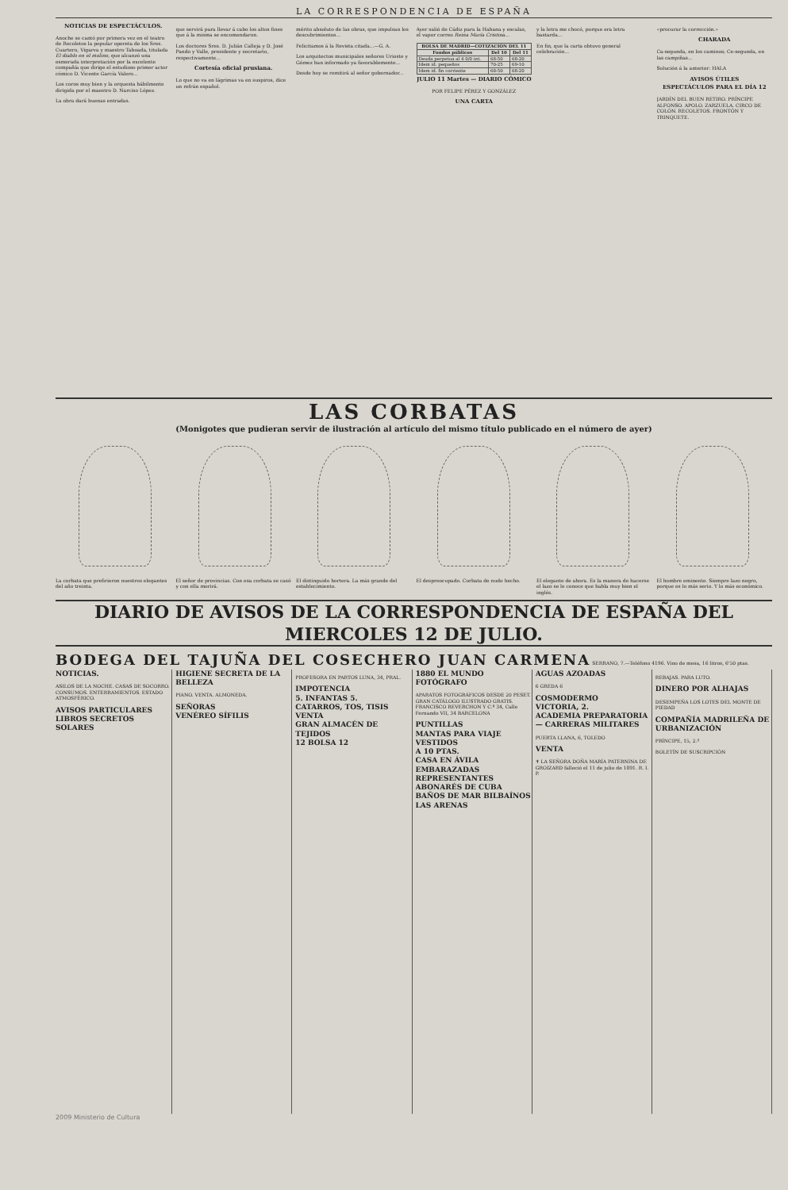LA CORRESPONDENCIA DE ESPAÑA
NOTICIAS DE ESPECTÁCULOS.
Anoche se cantó por primera vez en el teatro de Recoletos la popular opereta de los Sres. Cuartero, Vigarva y maestro Taboada, titulada El diablo en el molino, que alcanzó una esmerada interpretación por la excelente compañía que dirige el estudioso primer actor cómico D. Vicente García Valero...
Los coros muy bien y la orquesta hábilmente dirigida por el maestro D. Narciso López.
La obra dará buenas entradas.
que servirá para llevar á cabo los altos fines que á la misma se encomendaron.
Los doctores Sres. D. Julián Calleja y D. José Pando y Valle, presidente y secretario, respectivamente...
Cortesía oficial prusiana.
Lo que no va en lágrimas va en suspiros, dice un refrán español.
mérito absoluto de las obras, que impulsan los descubrimientos...
Felicitamos á la Revista citada...—G. A.
Los arquitectos municipales señores Urioste y Gómez han informado ya favorablemente...
Desde hoy se remitirá al señor gobernador...
Ayer salió de Cádiz para la Habana y escalas, el vapor correo Reina María Cristina...
| BOLSA DE MADRID—COTIZACIÓN DEL 11 | | |
| --- | --- | --- |
| Fondos públicos | Del 10 | Del 11 |
| Deuda perpetua al 4 0/0 int. | 68-50 | 68-20 |
| Idem id. pequeños | 70-25 | 69-10 |
| Idem id. fin corriente | 68-50 | 68-20 |
JULIO 11 Martes — DIARIO CÓMICO
POR FELIPE PÉREZ Y GONZÁLEZ
UNA CARTA
y la letra me chocó, porque era letra bastarda...
En fin, que la carta obtuvo general celebración...
«procurar la corrección.»
CHARADA
Ca-segunda, en los caminos; Ce-segunda, en las campiñas...
Solución á la anterior: HALA
AVISOS ÚTILES
ESPECTÁCULOS PARA EL DÍA 12
JARDÍN DEL BUEN RETIRO. PRÍNCIPE ALFONSO. APOLO. ZARZUELA. CIRCO DE COLÓN. RECOLETOS. FRONTÓN Y TRINQUETE.
LAS CORBATAS
(Monigotes que pudieran servir de ilustración al artículo del mismo título publicado en el número de ayer)
La corbata que prefirieron nuestros elegantes del año treinta.
El señor de provincias. Con esa corbata se casó y con ella morirá.
El distinguido hortera. La más grande del establecimiento.
El despreocupado. Corbata de nudo hecho.
El elegante de ahora. Es la manera de hacerse el lazo se le conoce que habla muy bien el inglés.
El hombre eminente. Siempre lazo negro, porque es lo más serio. Y lo más económico.
DIARIO DE AVISOS DE LA CORRESPONDENCIA DE ESPAÑA DEL MIERCOLES 12 DE JULIO.
BODEGA DEL TAJUÑA DEL COSECHERO JUAN CARMENA SERRANO, 7.—Teléfono 4196. Vino de mesa, 16 litros, 6'50 ptas.
NOTICIAS.
ASILOS DE LA NOCHE. CASAS DE SOCORRO. CONSUMOS. ENTERRAMIENTOS. ESTADO ATMOSFÉRICO.
AVISOS PARTICULARES
LIBROS SECRETOS
SOLARES
HIGIENE SECRETA DE LA BELLEZA
PIANO. VENTA. ALMONEDA.
SEÑORAS
VENÉREO SÍFILIS
PROFESORA EN PARTOS LUNA, 34, PRAL.
IMPOTENCIA
5. INFANTAS 5.
CATARROS, TOS, TISIS
VENTA
GRAN ALMACÉN DE TEJIDOS
12 BOLSA 12
1880 EL MUNDO FOTÓGRAFO
APARATOS FOTOGRÁFICOS DESDE 20 PESET. GRAN CATÁLOGO ILUSTRADO GRATIS. FRANCISCO REVERCHON Y C.ª 34, Calle Fernando VII, 34 BARCELONA
PUNTILLAS
MANTAS PARA VIAJE
VESTIDOS
A 10 PTAS.
CASA EN ÁVILA
EMBARAZADAS
REPRESENTANTES
ABONARÉS DE CUBA
BAÑOS DE MAR BILBAÍNOS LAS ARENAS
AGUAS AZOADAS
6 GREDA 6
COSMODERMO
VICTORIA, 2.
ACADEMIA PREPARATORIA — CARRERAS MILITARES
PUERTA LLANA, 6, TOLEDO
VENTA
✝ LA SEÑORA DOÑA MARÍA PATERNINA DE GROIZARD falleció el 11 de julio de 1891. R. I. P.
REBAJAS. PARA LUTO.
DINERO POR ALHAJAS
DESEMPEÑA LOS LOTES DEL MONTE DE PIEDAD
COMPAÑÍA MADRILEÑA DE URBANIZACIÓN
PRÍNCIPE, 15, 2.º
BOLETÍN DE SUSCRIPCIÓN
2009 Ministerio de Cultura